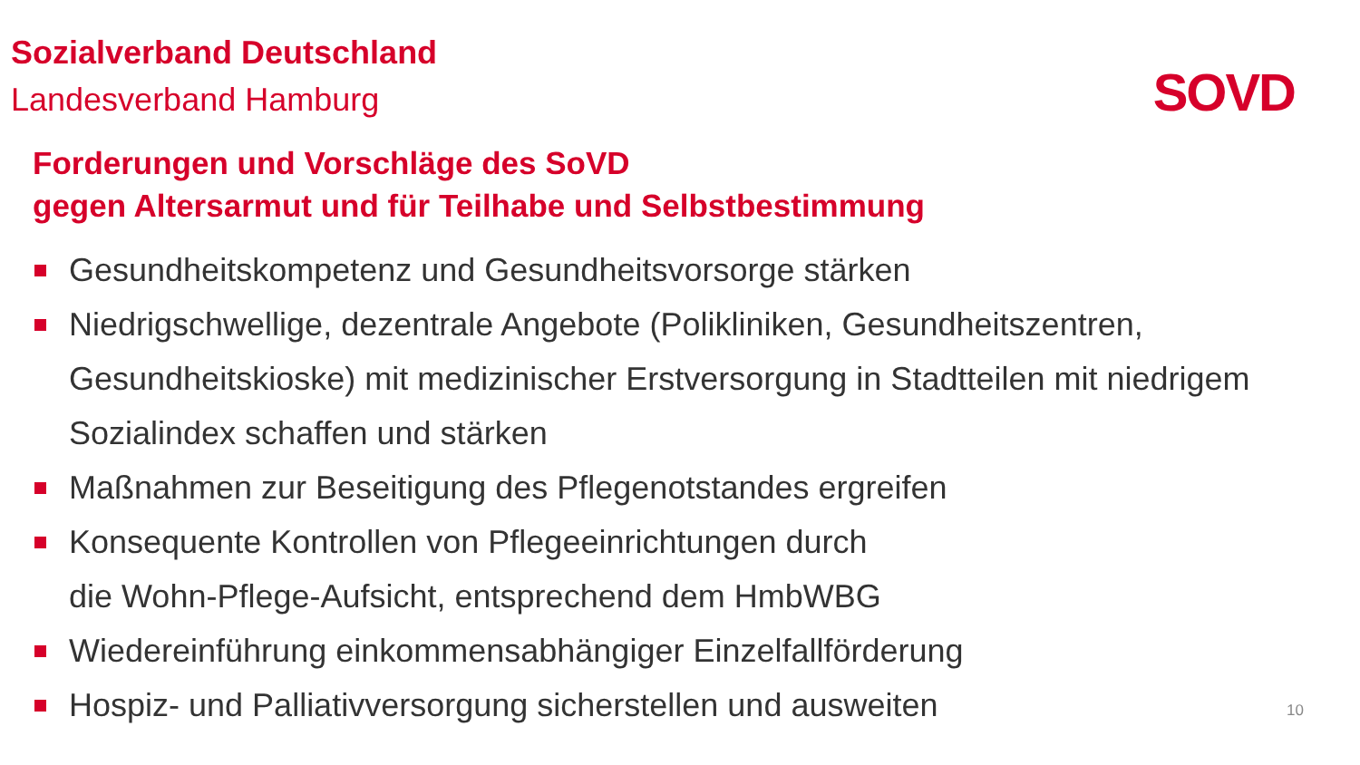Sozialverband Deutschland
Landesverband Hamburg
SOVD
Forderungen und Vorschläge des SoVD
gegen Altersarmut und für Teilhabe und Selbstbestimmung
Gesundheitskompetenz und Gesundheitsvorsorge stärken
Niedrigschwellige, dezentrale Angebote (Polikliniken, Gesundheitszentren, Gesundheitskioske) mit medizinischer Erstversorgung in Stadtteilen mit niedrigem Sozialindex schaffen und stärken
Maßnahmen zur Beseitigung des Pflegenotstandes ergreifen
Konsequente Kontrollen von Pflegeeinrichtungen durch
die Wohn-Pflege-Aufsicht, entsprechend dem HmbWBG
Wiedereinführung einkommensabhängiger Einzelfallförderung
Hospiz- und Palliativversorgung sicherstellen und ausweiten
10